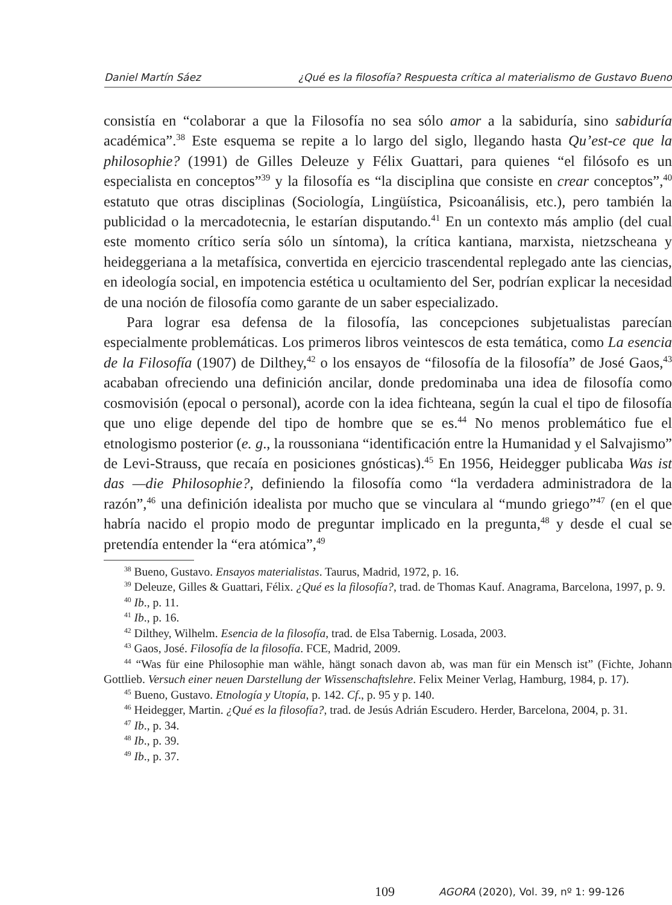Daniel Martín Sáez ¿Qué es la filosofía? Respuesta crítica al materialismo de Gustavo Bueno
consistía en “colaborar a que la Filosofía no sea sólo amor a la sabiduría, sino sabiduría académica”.<sup>38</sup> Este esquema se repite a lo largo del siglo, llegando hasta Qu’est-ce que la philosophie? (1991) de Gilles Deleuze y Félix Guattari, para quienes “el filósofo es un especialista en conceptos”<sup>39</sup> y la filosofía es “la disciplina que consiste en crear conceptos”,<sup>40</sup> estatuto que otras disciplinas (Sociología, Lingüística, Psicoanálisis, etc.), pero también la publicidad o la mercadotecnia, le estarían disputando.<sup>41</sup> En un contexto más amplio (del cual este momento crítico sería sólo un síntoma), la crítica kantiana, marxista, nietzscheana y heideggeriana a la metafísica, convertida en ejercicio trascendental replegado ante las ciencias, en ideología social, en impotencia estética u ocultamiento del Ser, podrían explicar la necesidad de una noción de filosofía como garante de un saber especializado.
Para lograr esa defensa de la filosofía, las concepciones subjetualistas parecían especialmente problemáticas. Los primeros libros veintescos de esta temática, como La esencia de la Filosofía (1907) de Dilthey,<sup>42</sup> o los ensayos de “filosofía de la filosofía” de José Gaos,<sup>43</sup> acababan ofreciendo una definición ancilar, donde predominaba una idea de filosofía como cosmovisión (epocal o personal), acorde con la idea fichteana, según la cual el tipo de filosofía que uno elige depende del tipo de hombre que se es.<sup>44</sup> No menos problemático fue el etnologismo posterior (e. g., la roussoniana “identificación entre la Humanidad y el Salvajismo” de Levi-Strauss, que recaía en posiciones gnósticas).<sup>45</sup> En 1956, Heidegger publicaba Was ist das —die Philosophie?, definiendo la filosofía como “la verdadera administradora de la razón”,<sup>46</sup> una definición idealista por mucho que se vinculara al “mundo griego”<sup>47</sup> (en el que habría nacido el propio modo de preguntar implicado en la pregunta,<sup>48</sup> y desde el cual se pretendía entender la “era atómica”,<sup>49</sup>
<sup>38</sup> Bueno, Gustavo. Ensayos materialistas. Taurus, Madrid, 1972, p. 16.
<sup>39</sup> Deleuze, Gilles & Guattari, Félix. ¿Qué es la filosofía?, trad. de Thomas Kauf. Anagrama, Barcelona, 1997, p. 9.
<sup>40</sup> Ib., p. 11.
<sup>41</sup> Ib., p. 16.
<sup>42</sup> Dilthey, Wilhelm. Esencia de la filosofía, trad. de Elsa Tabernig. Losada, 2003.
<sup>43</sup> Gaos, José. Filosofía de la filosofía. FCE, Madrid, 2009.
<sup>44</sup> “Was für eine Philosophie man wähle, hängt sonach davon ab, was man für ein Mensch ist” (Fichte, Johann Gottlieb. Versuch einer neuen Darstellung der Wissenschaftslehre. Felix Meiner Verlag, Hamburg, 1984, p. 17).
<sup>45</sup> Bueno, Gustavo. Etnología y Utopía, p. 142. Cf., p. 95 y p. 140.
<sup>46</sup> Heidegger, Martin. ¿Qué es la filosofía?, trad. de Jesús Adrián Escudero. Herder, Barcelona, 2004, p. 31.
<sup>47</sup> Ib., p. 34.
<sup>48</sup> Ib., p. 39.
<sup>49</sup> Ib., p. 37.
109 AGORA (2020), Vol. 39, nº 1: 99-126